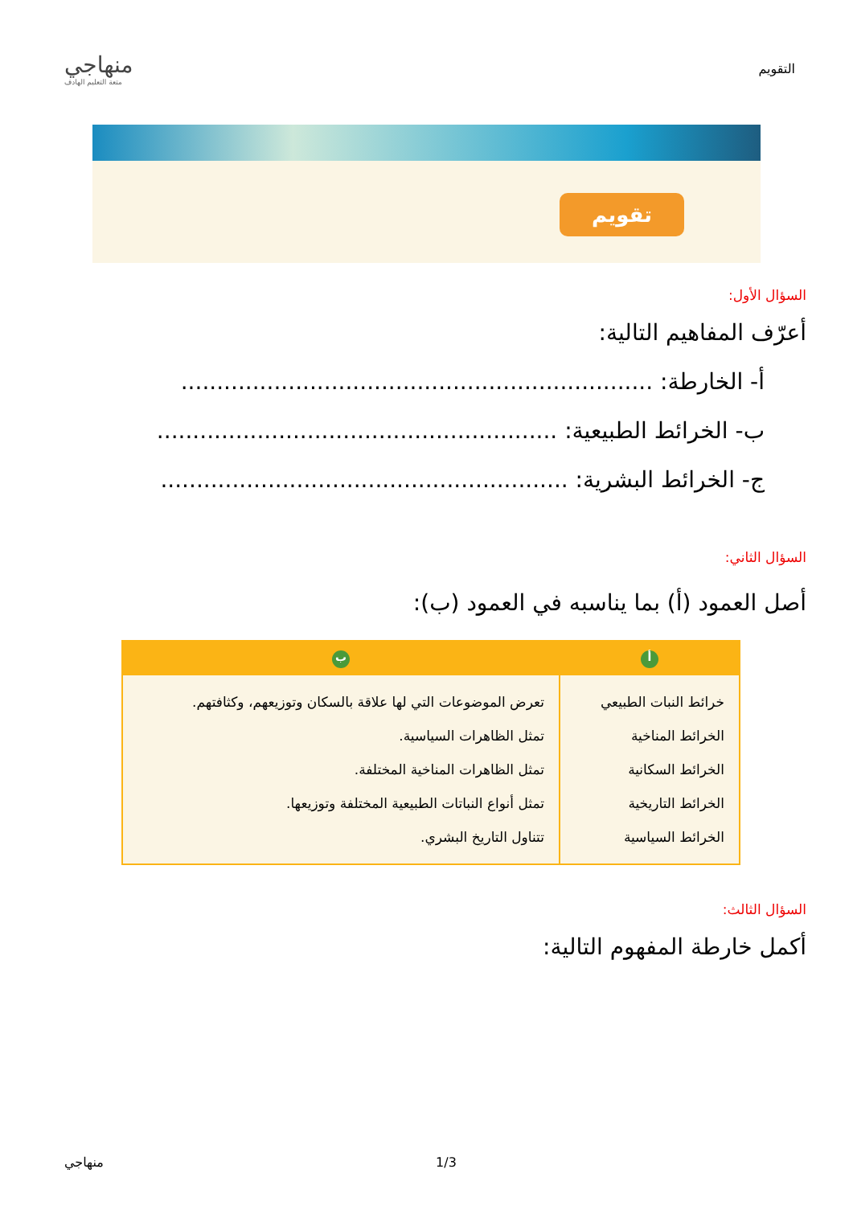التقويم
منهاجي
متعة التعليم الهادف
تقويم
السؤال الأول:
أعرّف المفاهيم التالية:
أ- الخارطة: ..................................................................
ب- الخرائط الطبيعية: ........................................................
ج- الخرائط البشرية: .........................................................
السؤال الثاني:
أصل العمود (أ) بما يناسبه في العمود (ب):
| أ | ب |
| --- | --- |
| خرائط النبات الطبيعي الخرائط المناخية الخرائط السكانية الخرائط التاريخية الخرائط السياسية | تعرض الموضوعات التي لها علاقة بالسكان وتوزيعهم، وكثافتهم. تمثل الظاهرات السياسية. تمثل الظاهرات المناخية المختلفة. تمثل أنواع النباتات الطبيعية المختلفة وتوزيعها. تتناول التاريخ البشري. |
السؤال الثالث:
أكمل خارطة المفهوم التالية:
منهاجي 1/3